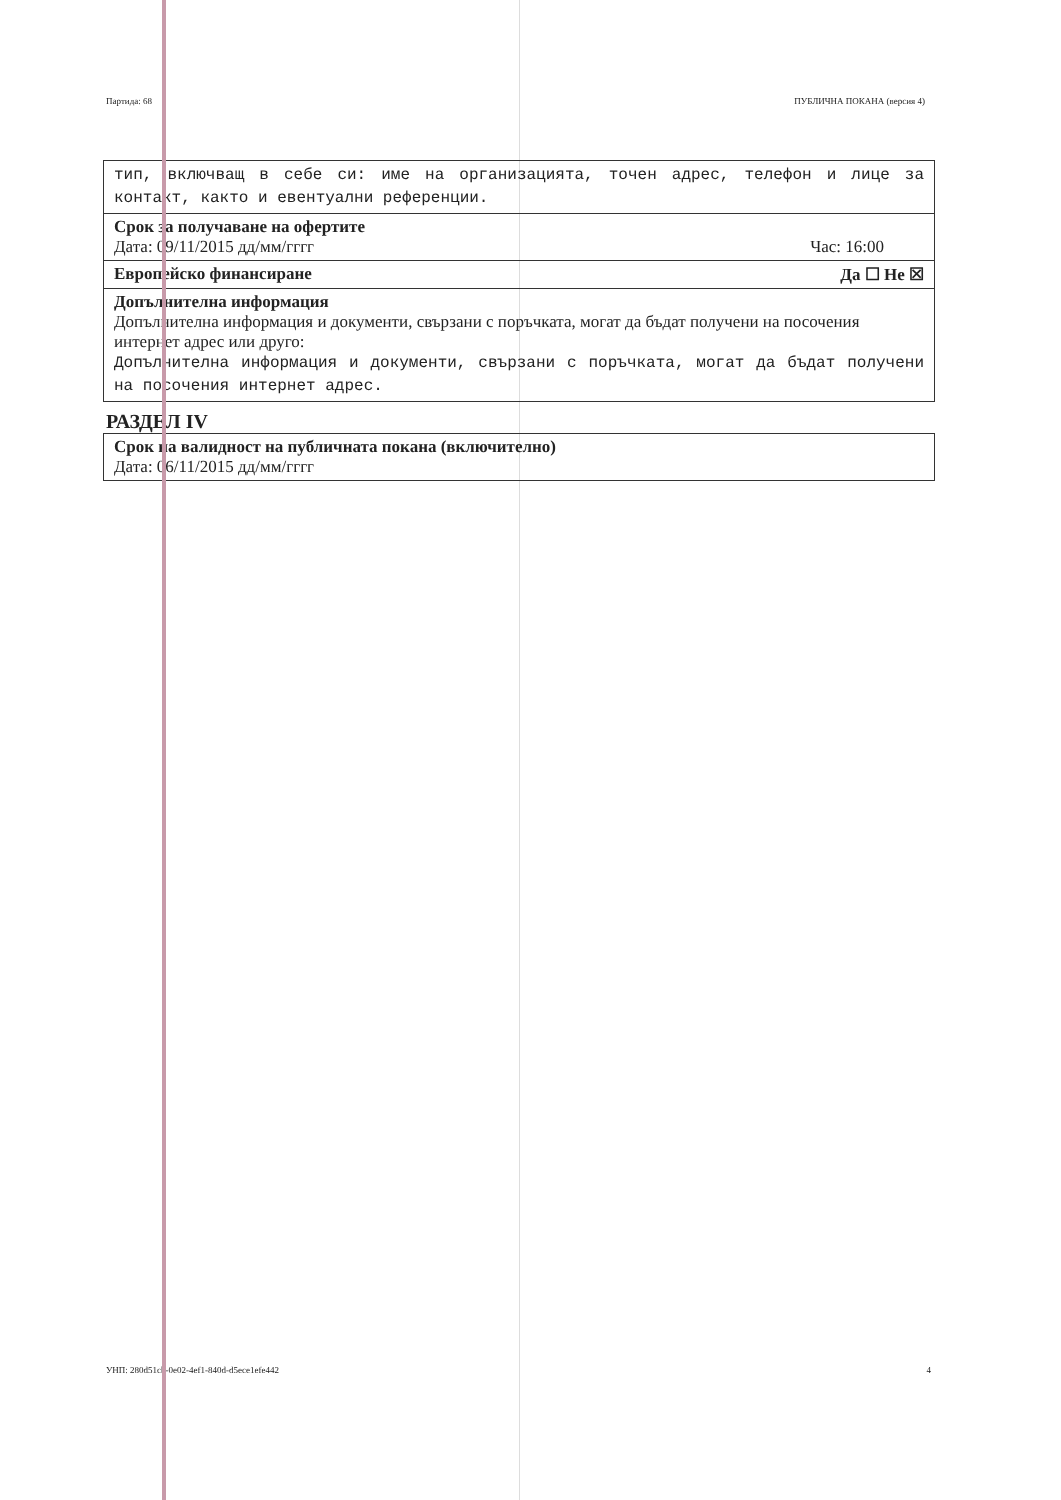Партида: 68 ПУБЛИЧНА ПОКАНА (версия 4)
тип, включващ в себе си: име на организацията, точен адрес, телефон и лице за контакт, както и евентуални референции.
Срок за получаване на офертите
Дата: 09/11/2015 дд/мм/гггг Час: 16:00
Европейско финансиране Да ☐ Не ☒
Допълнителна информация
Допълнителна информация и документи, свързани с поръчката, могат да бъдат получени на посочения интернет адрес или друго:
Допълнителна информация и документи, свързани с поръчката, могат да бъдат получени на посочения интернет адрес.
РАЗДЕЛ IV
Срок на валидност на публичната покана (включително)
Дата: 06/11/2015 дд/мм/гггг
УНП: 280d51cb-0e02-4ef1-840d-d5ece1efe442 4